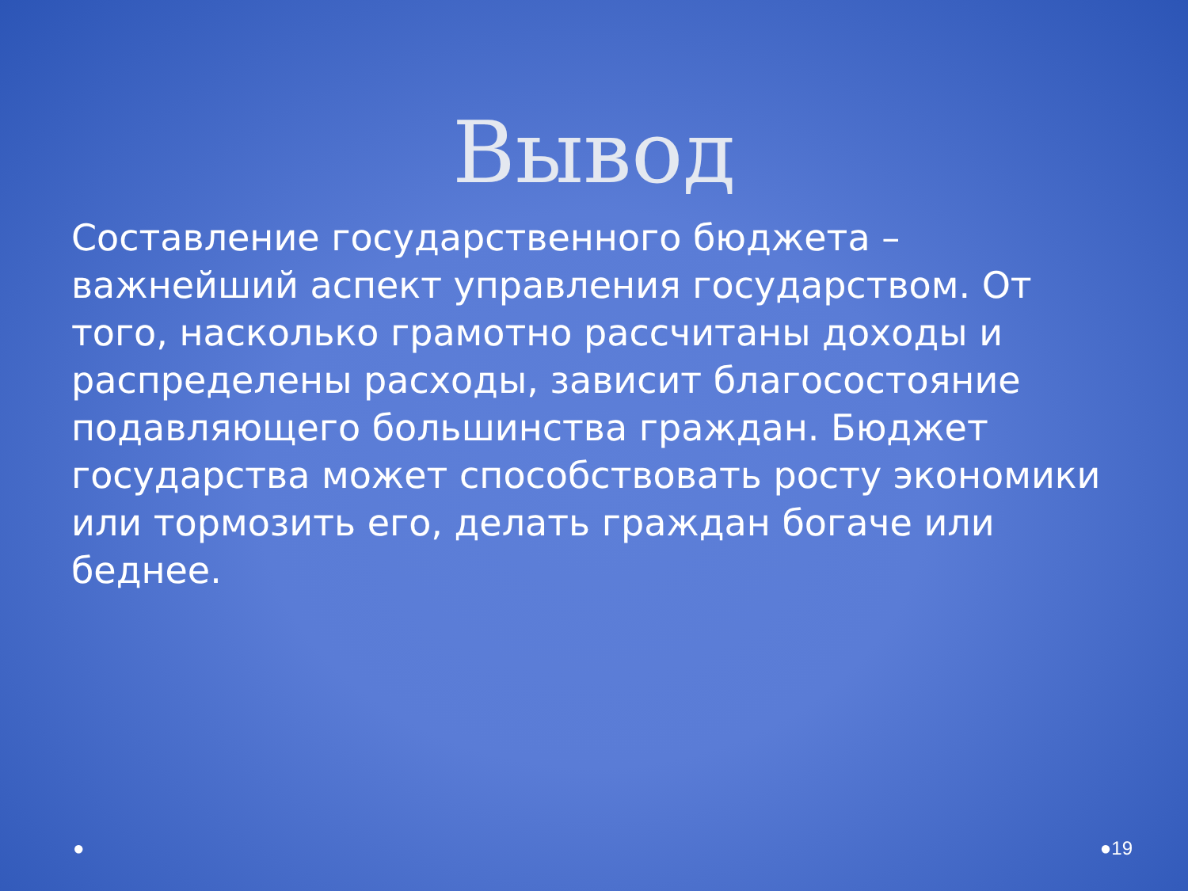Вывод
Составление государственного бюджета – важнейший аспект управления государством. От того, насколько грамотно рассчитаны доходы и распределены расходы, зависит благосостояние подавляющего большинства граждан. Бюджет государства может способствовать росту экономики или тормозить его, делать граждан богаче или беднее.
● ●19